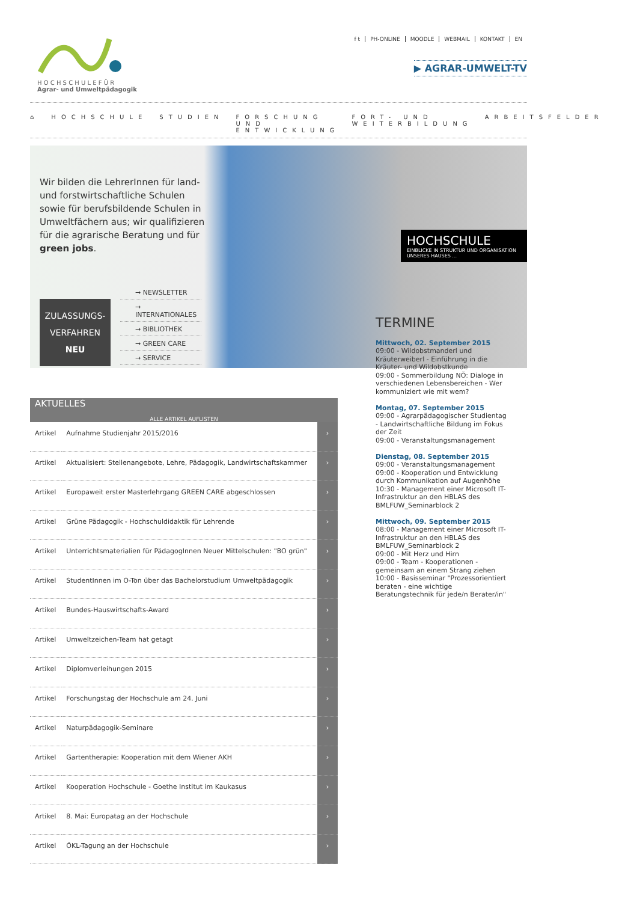H O C H S C H U L E F Ü R
Agrar- und Umweltpädagogik
f t PH-ONLINE MOODLE WEBMAIL KONTAKT EN
▶ AGRAR-UMWELT-TV
⌂ HOCHSCHULE STUDIEN FORSCHUNG UND ENTWICKLUNG FORT- UND WEITERBILDUNG ARBEITSFELDER
Wir bilden die LehrerInnen für land- und forstwirtschaftliche Schulen sowie für berufsbildende Schulen in Umweltfächern aus; wir qualifizieren für die agrarische Beratung und für green jobs.
→ NEWSLETTER
→ INTERNATIONALES
→ BIBLIOTHEK
→ GREEN CARE
→ SERVICE
ZULASSUNGS-
VERFAHREN
NEU
HOCHSCHULE
EINBLICKE IN STRUKTUR UND ORGANISATION UNSERES HAUSES ...
AKTUELLES
ALLE ARTIKEL AUFLISTEN
| Artikel | Aufnahme Studienjahr 2015/2016 | › |
| Artikel | Aktualisiert: Stellenangebote, Lehre, Pädagogik, Landwirtschaftskammer | › |
| Artikel | Europaweit erster Masterlehrgang GREEN CARE abgeschlossen | › |
| Artikel | Grüne Pädagogik - Hochschuldidaktik für Lehrende | › |
| Artikel | Unterrichtsmaterialien für PädagogInnen Neuer Mittelschulen: "BO grün" | › |
| Artikel | StudentInnen im O-Ton über das Bachelorstudium Umweltpädagogik | › |
| Artikel | Bundes-Hauswirtschafts-Award | › |
| Artikel | Umweltzeichen-Team hat getagt | › |
| Artikel | Diplomverleihungen 2015 | › |
| Artikel | Forschungstag der Hochschule am 24. Juni | › |
| Artikel | Naturpädagogik-Seminare | › |
| Artikel | Gartentherapie: Kooperation mit dem Wiener AKH | › |
| Artikel | Kooperation Hochschule - Goethe Institut im Kaukasus | › |
| Artikel | 8. Mai: Europatag an der Hochschule | › |
| Artikel | ÖKL-Tagung an der Hochschule | › |
TERMINE
Mittwoch, 02. September 2015
09:00 - Wildobstmanderl und Kräuterweiberl - Einführung in die Kräuter- und Wildobstkunde
09:00 - Sommerbildung NÖ: Dialoge in verschiedenen Lebensbereichen - Wer kommuniziert wie mit wem?
Montag, 07. September 2015
09:00 - Agrarpädagogischer Studientag - Landwirtschaftliche Bildung im Fokus der Zeit
09:00 - Veranstaltungsmanagement
Dienstag, 08. September 2015
09:00 - Veranstaltungsmanagement
09:00 - Kooperation und Entwicklung durch Kommunikation auf Augenhöhe
10:30 - Management einer Microsoft IT-Infrastruktur an den HBLAS des BMLFUW_Seminarblock 2
Mittwoch, 09. September 2015
08:00 - Management einer Microsoft IT-Infrastruktur an den HBLAS des BMLFUW_Seminarblock 2
09:00 - Mit Herz und Hirn
09:00 - Team - Kooperationen - gemeinsam an einem Strang ziehen
10:00 - Basisseminar "Prozessorientiert beraten - eine wichtige Beratungstechnik für jede/n Berater/in"